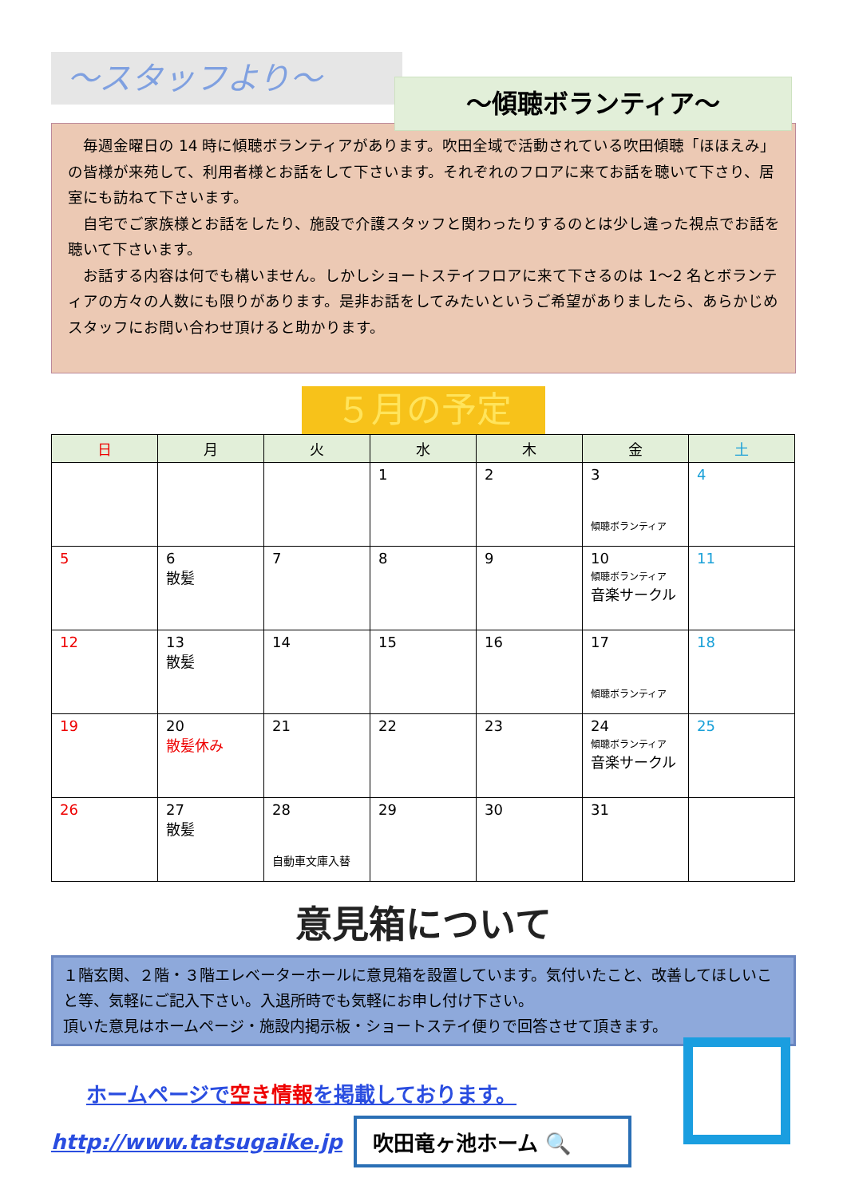～スタッフより～
～傾聴ボランティア～
　毎週金曜日の 14 時に傾聴ボランティアがあります。吹田全域で活動されている吹田傾聴「ほほえみ」の皆様が来苑して、利用者様とお話をして下さいます。それぞれのフロアに来てお話を聴いて下さり、居室にも訪ねて下さいます。
　自宅でご家族様とお話をしたり、施設で介護スタッフと関わったりするのとは少し違った視点でお話を聴いて下さいます。
　お話する内容は何でも構いません。しかしショートステイフロアに来て下さるのは 1～2 名とボランティアの方々の人数にも限りがあります。是非お話をしてみたいというご希望がありましたら、あらかじめスタッフにお問い合わせ頂けると助かります。
５月の予定
| 日 | 月 | 火 | 水 | 木 | 金 | 土 |
| --- | --- | --- | --- | --- | --- | --- |
| | | | 1 | 2 | 3 傾聴ボランティア | 4 |
| 5 | 6 散髪 | 7 | 8 | 9 | 10 傾聴ボランティア 音楽サークル | 11 |
| 12 | 13 散髪 | 14 | 15 | 16 | 17 傾聴ボランティア | 18 |
| 19 | 20 散髪休み | 21 | 22 | 23 | 24 傾聴ボランティア 音楽サークル | 25 |
| 26 | 27 散髪 | 28 自動車文庫入替 | 29 | 30 | 31 | |
意見箱について
１階玄関、２階・３階エレベーターホールに意見箱を設置しています。気付いたこと、改善してほしいこと等、気軽にご記入下さい。入退所時でも気軽にお申し付け下さい。
頂いた意見はホームページ・施設内掲示板・ショートステイ便りで回答させて頂きます。
ホームページで空き情報を掲載しております。
http://www.tatsugaike.jp
吹田竜ヶ池ホーム 🔍